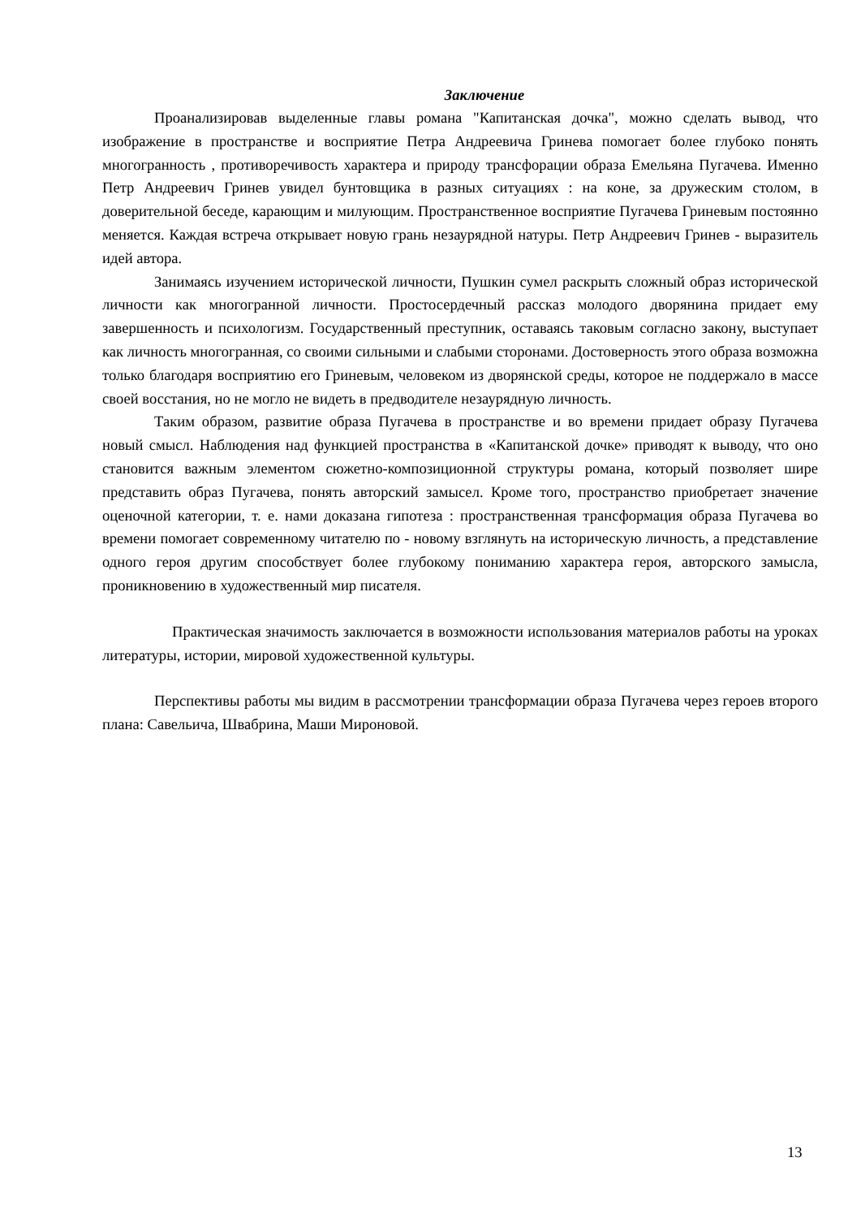Заключение
Проанализировав выделенные главы романа "Капитанская дочка", можно сделать вывод, что изображение в пространстве и восприятие Петра Андреевича Гринева помогает более глубоко понять многогранность , противоречивость характера и природу трансфорации образа Емельяна Пугачева. Именно Петр Андреевич Гринев увидел бунтовщика в разных ситуациях : на коне, за дружеским столом, в доверительной беседе, карающим и милующим. Пространственное восприятие Пугачева Гриневым постоянно меняется. Каждая встреча открывает новую грань незаурядной натуры. Петр Андреевич Гринев - выразитель идей автора.
Занимаясь изучением исторической личности, Пушкин сумел раскрыть сложный образ исторической личности как многогранной личности. Простосердечный рассказ молодого дворянина придает ему завершенность и психологизм. Государственный преступник, оставаясь таковым согласно закону, выступает как личность многогранная, со своими сильными и слабыми сторонами. Достоверность этого образа возможна только благодаря восприятию его Гриневым, человеком из дворянской среды, которое не поддержало в массе своей восстания, но не могло не видеть в предводителе незаурядную личность.
Таким образом, развитие образа Пугачева в пространстве и во времени придает образу Пугачева новый смысл. Наблюдения над функцией пространства в «Капитанской дочке» приводят к выводу, что оно становится важным элементом сюжетно-композиционной структуры романа, который позволяет шире представить образ Пугачева, понять авторский замысел. Кроме того, пространство приобретает значение оценочной категории, т. е. нами доказана гипотеза : пространственная трансформация образа Пугачева во времени помогает современному читателю по - новому взглянуть на историческую личность, а представление одного героя другим способствует более глубокому пониманию характера героя, авторского замысла, проникновению в художественный мир писателя.
Практическая значимость заключается в возможности использования материалов работы на уроках литературы, истории, мировой художественной культуры.
Перспективы работы мы видим в рассмотрении трансформации образа Пугачева через героев второго плана: Савельича, Швабрина, Маши Мироновой.
13